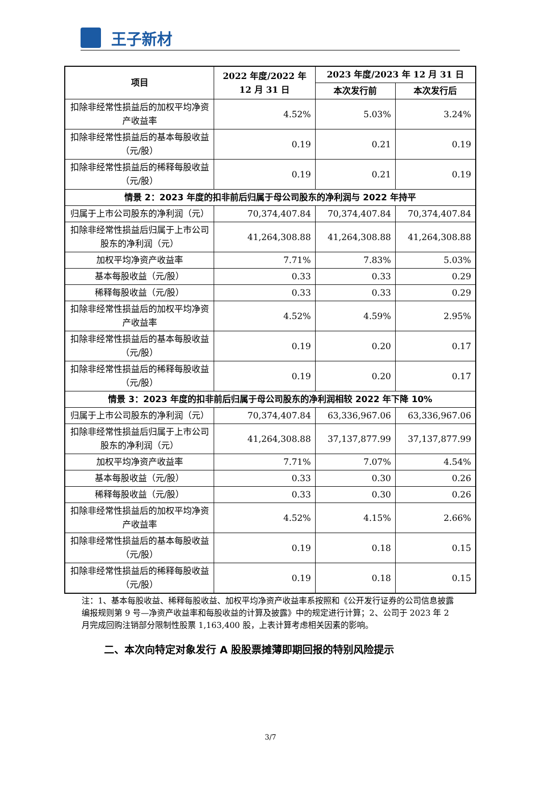王子新材
| 项目 | 2022 年度/2022 年 12 月 31 日 | 2023 年度/2023 年 12 月 31 日 | |
| --- | --- | --- | --- |
| | | 本次发行前 | 本次发行后 |
| 扣除非经常性损益后的加权平均净资产收益率 | 4.52% | 5.03% | 3.24% |
| 扣除非经常性损益后的基本每股收益（元/股） | 0.19 | 0.21 | 0.19 |
| 扣除非经常性损益后的稀释每股收益（元/股） | 0.19 | 0.21 | 0.19 |
| 情景 2：2023 年度的扣非前后归属于母公司股东的净利润与 2022 年持平 | | | |
| 归属于上市公司股东的净利润（元） | 70,374,407.84 | 70,374,407.84 | 70,374,407.84 |
| 扣除非经常性损益后归属于上市公司股东的净利润（元） | 41,264,308.88 | 41,264,308.88 | 41,264,308.88 |
| 加权平均净资产收益率 | 7.71% | 7.83% | 5.03% |
| 基本每股收益（元/股） | 0.33 | 0.33 | 0.29 |
| 稀释每股收益（元/股） | 0.33 | 0.33 | 0.29 |
| 扣除非经常性损益后的加权平均净资产收益率 | 4.52% | 4.59% | 2.95% |
| 扣除非经常性损益后的基本每股收益（元/股） | 0.19 | 0.20 | 0.17 |
| 扣除非经常性损益后的稀释每股收益（元/股） | 0.19 | 0.20 | 0.17 |
| 情景 3：2023 年度的扣非前后归属于母公司股东的净利润相较 2022 年下降 10% | | | |
| 归属于上市公司股东的净利润（元） | 70,374,407.84 | 63,336,967.06 | 63,336,967.06 |
| 扣除非经常性损益后归属于上市公司股东的净利润（元） | 41,264,308.88 | 37,137,877.99 | 37,137,877.99 |
| 加权平均净资产收益率 | 7.71% | 7.07% | 4.54% |
| 基本每股收益（元/股） | 0.33 | 0.30 | 0.26 |
| 稀释每股收益（元/股） | 0.33 | 0.30 | 0.26 |
| 扣除非经常性损益后的加权平均净资产收益率 | 4.52% | 4.15% | 2.66% |
| 扣除非经常性损益后的基本每股收益（元/股） | 0.19 | 0.18 | 0.15 |
| 扣除非经常性损益后的稀释每股收益（元/股） | 0.19 | 0.18 | 0.15 |
注：1、基本每股收益、稀释每股收益、加权平均净资产收益率系按照和《公开发行证券的公司信息披露编报规则第 9 号—净资产收益率和每股收益的计算及披露》中的规定进行计算；2、公司于 2023 年 2 月完成回购注销部分限制性股票 1,163,400 股，上表计算考虑相关因素的影响。
二、本次向特定对象发行 A 股股票摊薄即期回报的特别风险提示
3/7